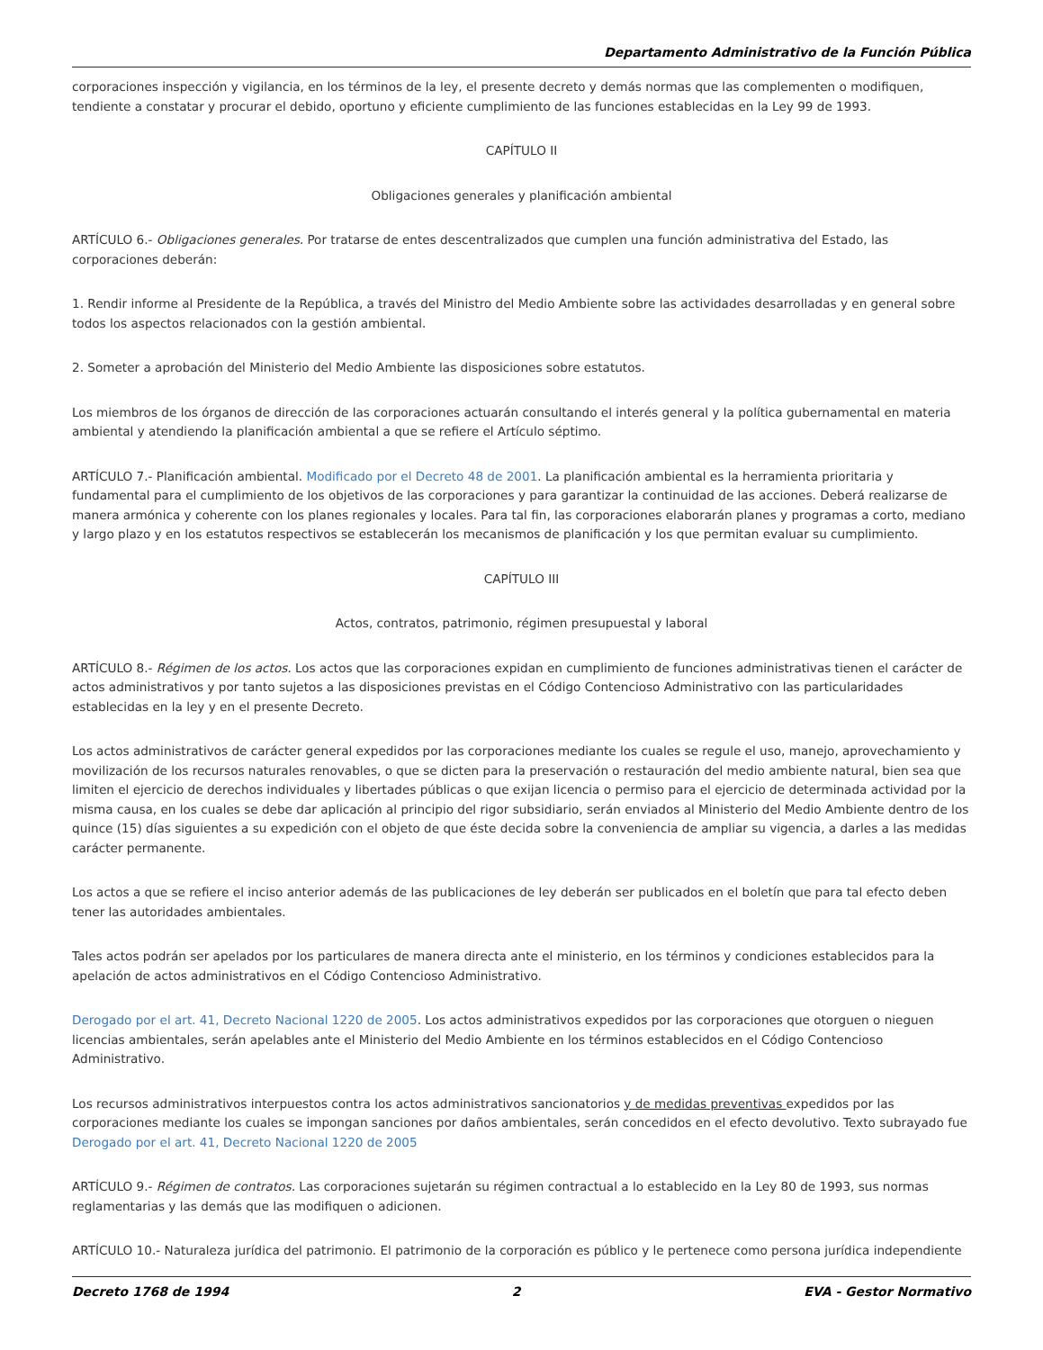Departamento Administrativo de la Función Pública
corporaciones inspección y vigilancia, en los términos de la ley, el presente decreto y demás normas que las complementen o modifiquen, tendiente a constatar y procurar el debido, oportuno y eficiente cumplimiento de las funciones establecidas en la Ley 99 de 1993.
CAPÍTULO II
Obligaciones generales y planificación ambiental
ARTÍCULO 6.- Obligaciones generales. Por tratarse de entes descentralizados que cumplen una función administrativa del Estado, las corporaciones deberán:
1. Rendir informe al Presidente de la República, a través del Ministro del Medio Ambiente sobre las actividades desarrolladas y en general sobre todos los aspectos relacionados con la gestión ambiental.
2. Someter a aprobación del Ministerio del Medio Ambiente las disposiciones sobre estatutos.
Los miembros de los órganos de dirección de las corporaciones actuarán consultando el interés general y la política gubernamental en materia ambiental y atendiendo la planificación ambiental a que se refiere el Artículo séptimo.
ARTÍCULO 7.- Planificación ambiental. Modificado por el Decreto 48 de 2001. La planificación ambiental es la herramienta prioritaria y fundamental para el cumplimiento de los objetivos de las corporaciones y para garantizar la continuidad de las acciones. Deberá realizarse de manera armónica y coherente con los planes regionales y locales. Para tal fin, las corporaciones elaborarán planes y programas a corto, mediano y largo plazo y en los estatutos respectivos se establecerán los mecanismos de planificación y los que permitan evaluar su cumplimiento.
CAPÍTULO III
Actos, contratos, patrimonio, régimen presupuestal y laboral
ARTÍCULO 8.- Régimen de los actos. Los actos que las corporaciones expidan en cumplimiento de funciones administrativas tienen el carácter de actos administrativos y por tanto sujetos a las disposiciones previstas en el Código Contencioso Administrativo con las particularidades establecidas en la ley y en el presente Decreto.
Los actos administrativos de carácter general expedidos por las corporaciones mediante los cuales se regule el uso, manejo, aprovechamiento y movilización de los recursos naturales renovables, o que se dicten para la preservación o restauración del medio ambiente natural, bien sea que limiten el ejercicio de derechos individuales y libertades públicas o que exijan licencia o permiso para el ejercicio de determinada actividad por la misma causa, en los cuales se debe dar aplicación al principio del rigor subsidiario, serán enviados al Ministerio del Medio Ambiente dentro de los quince (15) días siguientes a su expedición con el objeto de que éste decida sobre la conveniencia de ampliar su vigencia, a darles a las medidas carácter permanente.
Los actos a que se refiere el inciso anterior además de las publicaciones de ley deberán ser publicados en el boletín que para tal efecto deben tener las autoridades ambientales.
Tales actos podrán ser apelados por los particulares de manera directa ante el ministerio, en los términos y condiciones establecidos para la apelación de actos administrativos en el Código Contencioso Administrativo.
Derogado por el art. 41, Decreto Nacional 1220 de 2005. Los actos administrativos expedidos por las corporaciones que otorguen o nieguen licencias ambientales, serán apelables ante el Ministerio del Medio Ambiente en los términos establecidos en el Código Contencioso Administrativo.
Los recursos administrativos interpuestos contra los actos administrativos sancionatorios y de medidas preventivas expedidos por las corporaciones mediante los cuales se impongan sanciones por daños ambientales, serán concedidos en el efecto devolutivo. Texto subrayado fue Derogado por el art. 41, Decreto Nacional 1220 de 2005
ARTÍCULO 9.- Régimen de contratos. Las corporaciones sujetarán su régimen contractual a lo establecido en la Ley 80 de 1993, sus normas reglamentarias y las demás que las modifiquen o adicionen.
ARTÍCULO 10.- Naturaleza jurídica del patrimonio. El patrimonio de la corporación es público y le pertenece como persona jurídica independiente
Decreto 1768 de 1994 2 EVA - Gestor Normativo